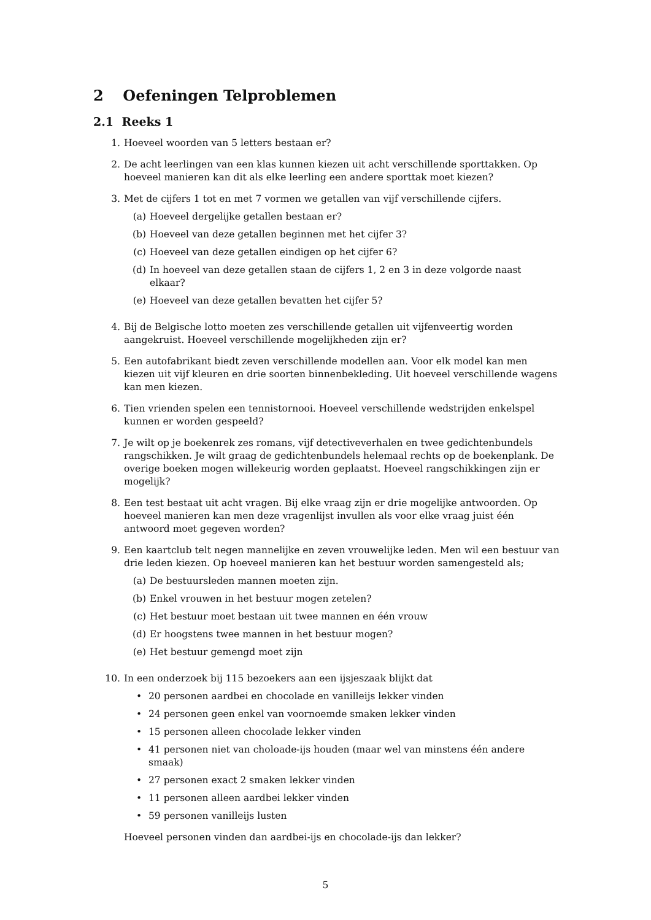2 Oefeningen Telproblemen
2.1 Reeks 1
1. Hoeveel woorden van 5 letters bestaan er?
2. De acht leerlingen van een klas kunnen kiezen uit acht verschillende sporttakken. Op hoeveel manieren kan dit als elke leerling een andere sporttak moet kiezen?
3. Met de cijfers 1 tot en met 7 vormen we getallen van vijf verschillende cijfers.
(a) Hoeveel dergelijke getallen bestaan er?
(b) Hoeveel van deze getallen beginnen met het cijfer 3?
(c) Hoeveel van deze getallen eindigen op het cijfer 6?
(d) In hoeveel van deze getallen staan de cijfers 1, 2 en 3 in deze volgorde naast elkaar?
(e) Hoeveel van deze getallen bevatten het cijfer 5?
4. Bij de Belgische lotto moeten zes verschillende getallen uit vijfenveertig worden aangekruist. Hoeveel verschillende mogelijkheden zijn er?
5. Een autofabrikant biedt zeven verschillende modellen aan. Voor elk model kan men kiezen uit vijf kleuren en drie soorten binnenbekleding. Uit hoeveel verschillende wagens kan men kiezen.
6. Tien vrienden spelen een tennistornooi. Hoeveel verschillende wedstrijden enkelspel kunnen er worden gespeeld?
7. Je wilt op je boekenrek zes romans, vijf detectiveverhalen en twee gedichtenbundels rangschikken. Je wilt graag de gedichtenbundels helemaal rechts op de boekenplank. De overige boeken mogen willekeurig worden geplaatst. Hoeveel rangschikkingen zijn er mogelijk?
8. Een test bestaat uit acht vragen. Bij elke vraag zijn er drie mogelijke antwoorden. Op hoeveel manieren kan men deze vragenlijst invullen als voor elke vraag juist één antwoord moet gegeven worden?
9. Een kaartclub telt negen mannelijke en zeven vrouwelijke leden. Men wil een bestuur van drie leden kiezen. Op hoeveel manieren kan het bestuur worden samengesteld als;
(a) De bestuursleden mannen moeten zijn.
(b) Enkel vrouwen in het bestuur mogen zetelen?
(c) Het bestuur moet bestaan uit twee mannen en één vrouw
(d) Er hoogstens twee mannen in het bestuur mogen?
(e) Het bestuur gemengd moet zijn
10. In een onderzoek bij 115 bezoekers aan een ijsjeszaak blijkt dat
• 20 personen aardbei en chocolade en vanilleijs lekker vinden
• 24 personen geen enkel van voornoemde smaken lekker vinden
• 15 personen alleen chocolade lekker vinden
• 41 personen niet van choloade-ijs houden (maar wel van minstens één andere smaak)
• 27 personen exact 2 smaken lekker vinden
• 11 personen alleen aardbei lekker vinden
• 59 personen vanilleijs lusten
Hoeveel personen vinden dan aardbei-ijs en chocolade-ijs dan lekker?
5